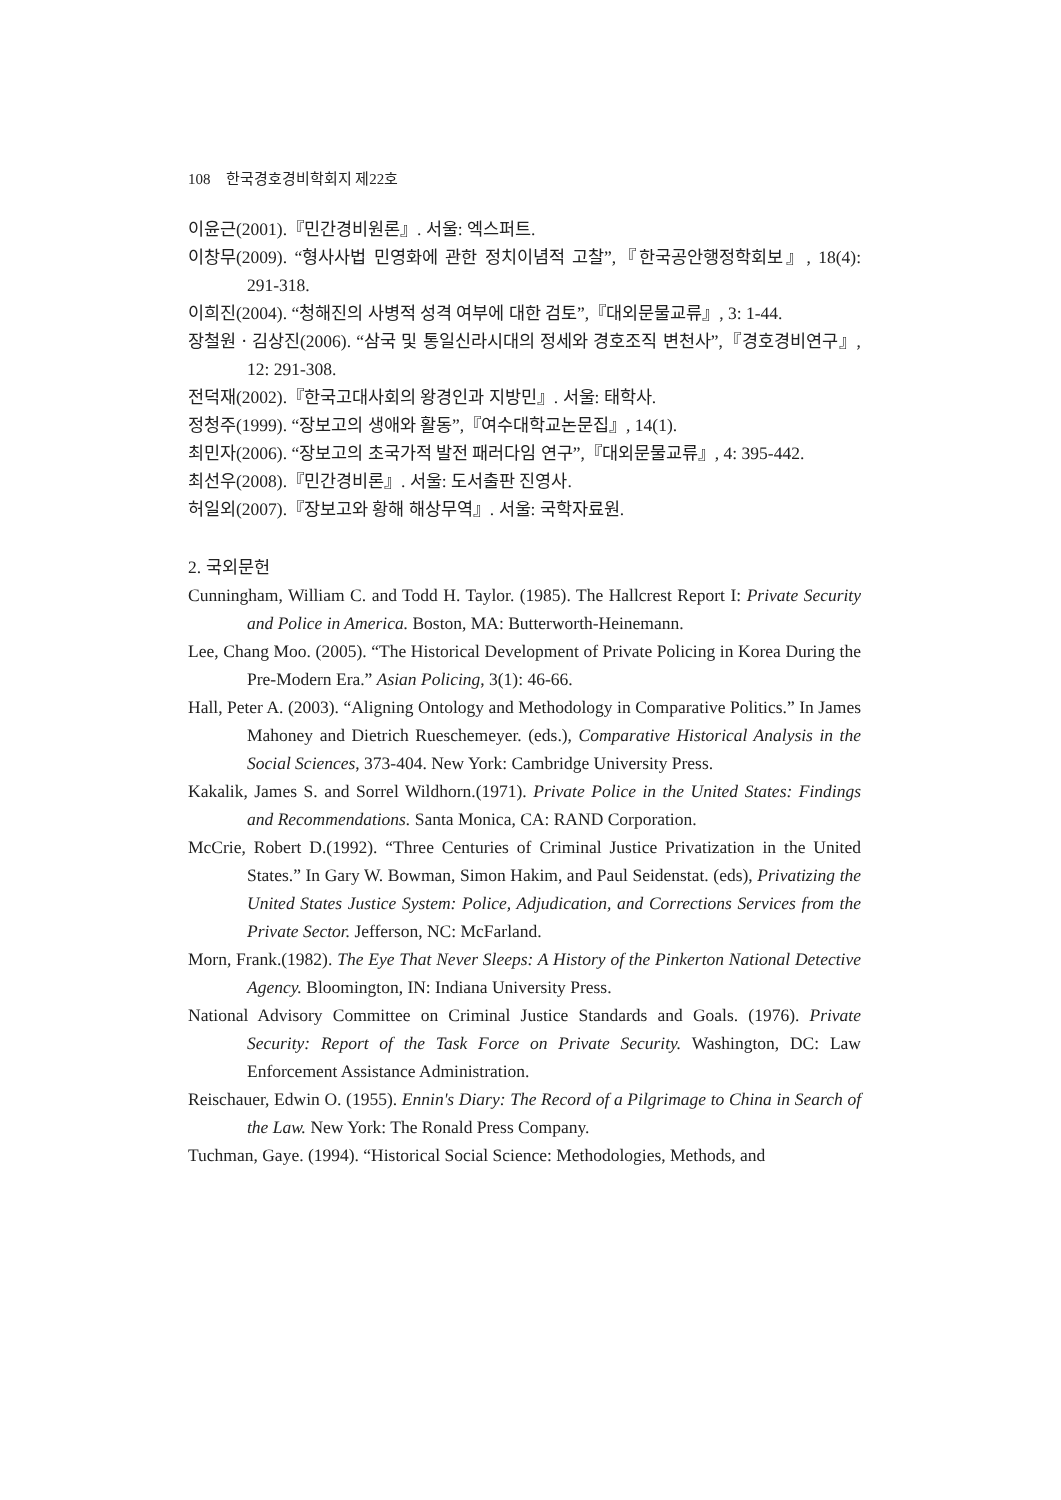108 한국경호경비학회지 제22호
이윤근(2001).『민간경비원론』. 서울: 엑스퍼트.
이창무(2009). “형사사법 민영화에 관한 정치이념적 고찰”,『한국공안행정학회보』, 18(4): 291-318.
이희진(2004). “청해진의 사병적 성격 여부에 대한 검토”,『대외문물교류』, 3: 1-44.
장철원ㆍ김상진(2006). “삼국 및 통일신라시대의 정세와 경호조직 변천사”,『경호경비연구』, 12: 291-308.
전덕재(2002).『한국고대사회의 왕경인과 지방민』. 서울: 태학사.
정청주(1999). “장보고의 생애와 활동”,『여수대학교논문집』, 14(1).
최민자(2006). “장보고의 초국가적 발전 패러다임 연구”,『대외문물교류』, 4: 395-442.
최선우(2008).『민간경비론』. 서울: 도서출판 진영사.
허일외(2007).『장보고와 황해 해상무역』. 서울: 국학자료원.
2. 국외문헌
Cunningham, William C. and Todd H. Taylor. (1985). The Hallcrest Report I: Private Security and Police in America. Boston, MA: Butterworth-Heinemann.
Lee, Chang Moo. (2005). “The Historical Development of Private Policing in Korea During the Pre-Modern Era.” Asian Policing, 3(1): 46-66.
Hall, Peter A. (2003). “Aligning Ontology and Methodology in Comparative Politics.” In James Mahoney and Dietrich Rueschemeyer. (eds.), Comparative Historical Analysis in the Social Sciences, 373-404. New York: Cambridge University Press.
Kakalik, James S. and Sorrel Wildhorn.(1971). Private Police in the United States: Findings and Recommendations. Santa Monica, CA: RAND Corporation.
McCrie, Robert D.(1992). “Three Centuries of Criminal Justice Privatization in the United States.” In Gary W. Bowman, Simon Hakim, and Paul Seidenstat. (eds), Privatizing the United States Justice System: Police, Adjudication, and Corrections Services from the Private Sector. Jefferson, NC: McFarland.
Morn, Frank.(1982). The Eye That Never Sleeps: A History of the Pinkerton National Detective Agency. Bloomington, IN: Indiana University Press.
National Advisory Committee on Criminal Justice Standards and Goals. (1976). Private Security: Report of the Task Force on Private Security. Washington, DC: Law Enforcement Assistance Administration.
Reischauer, Edwin O. (1955). Ennin's Diary: The Record of a Pilgrimage to China in Search of the Law. New York: The Ronald Press Company.
Tuchman, Gaye. (1994). “Historical Social Science: Methodologies, Methods, and